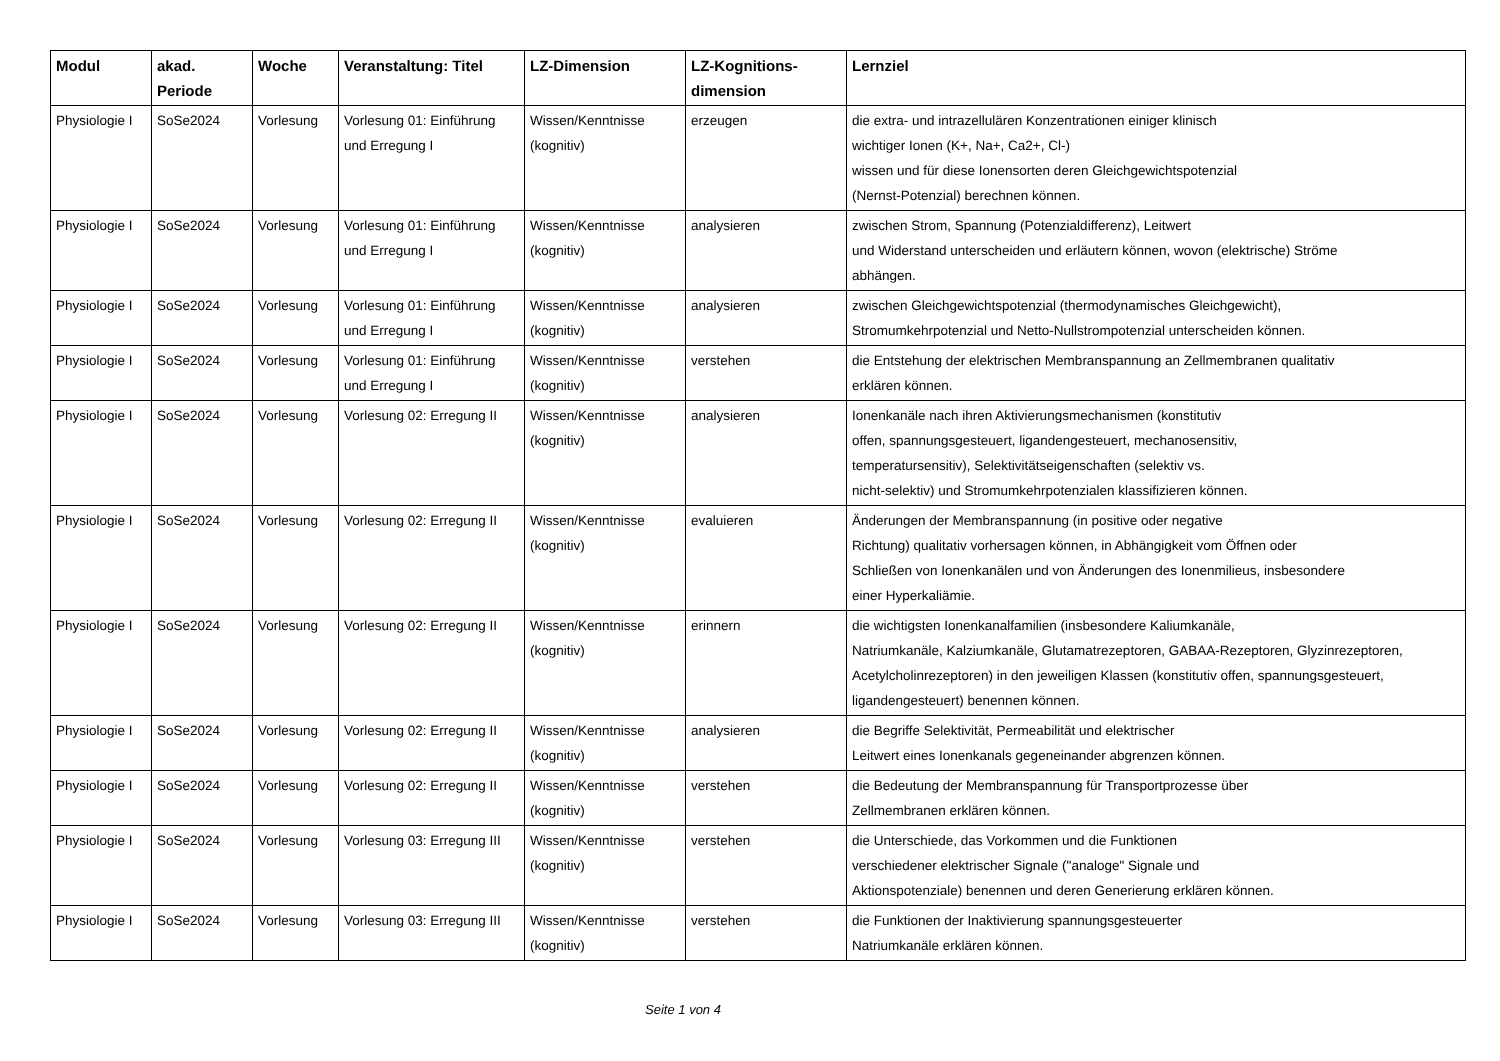| Modul | akad. Periode | Woche | Veranstaltung: Titel | LZ-Dimension | LZ-Kognitions-dimension | Lernziel |
| --- | --- | --- | --- | --- | --- | --- |
| Physiologie I | SoSe2024 | Vorlesung | Vorlesung 01: Einführung und Erregung I | Wissen/Kenntnisse (kognitiv) | erzeugen | die extra- und intrazellulären Konzentrationen einiger klinisch wichtiger Ionen (K+, Na+, Ca2+, Cl-) wissen und für diese Ionensorten deren Gleichgewichtspotenzial (Nernst-Potenzial) berechnen können. |
| Physiologie I | SoSe2024 | Vorlesung | Vorlesung 01: Einführung und Erregung I | Wissen/Kenntnisse (kognitiv) | analysieren | zwischen Strom, Spannung (Potenzialdifferenz), Leitwert und Widerstand unterscheiden und erläutern können, wovon (elektrische) Ströme abhängen. |
| Physiologie I | SoSe2024 | Vorlesung | Vorlesung 01: Einführung und Erregung I | Wissen/Kenntnisse (kognitiv) | analysieren | zwischen Gleichgewichtspotenzial (thermodynamisches Gleichgewicht), Stromumkehrpotenzial und Netto-Nullstrompotenzial unterscheiden können. |
| Physiologie I | SoSe2024 | Vorlesung | Vorlesung 01: Einführung und Erregung I | Wissen/Kenntnisse (kognitiv) | verstehen | die Entstehung der elektrischen Membranspannung an Zellmembranen qualitativ erklären können. |
| Physiologie I | SoSe2024 | Vorlesung | Vorlesung 02: Erregung II | Wissen/Kenntnisse (kognitiv) | analysieren | Ionenkanäle nach ihren Aktivierungsmechanismen (konstitutiv offen, spannungsgesteuert, ligandengesteuert, mechanosensitiv, temperatursensitiv), Selektivitätseigenschaften (selektiv vs. nicht-selektiv) und Stromumkehrpotenzialen klassifizieren können. |
| Physiologie I | SoSe2024 | Vorlesung | Vorlesung 02: Erregung II | Wissen/Kenntnisse (kognitiv) | evaluieren | Änderungen der Membranspannung (in positive oder negative Richtung) qualitativ vorhersagen können, in Abhängigkeit vom Öffnen oder Schließen von Ionenkanälen und von Änderungen des Ionenmilieus, insbesondere einer Hyperkaliämie. |
| Physiologie I | SoSe2024 | Vorlesung | Vorlesung 02: Erregung II | Wissen/Kenntnisse (kognitiv) | erinnern | die wichtigsten Ionenkanalfamilien (insbesondere Kaliumkanäle, Natriumkanäle, Kalziumkanäle, Glutamatrezeptoren, GABAA-Rezeptoren, Glyzinrezeptoren, Acetylcholinrezeptoren) in den jeweiligen Klassen (konstitutiv offen, spannungsgesteuert, ligandengesteuert) benennen können. |
| Physiologie I | SoSe2024 | Vorlesung | Vorlesung 02: Erregung II | Wissen/Kenntnisse (kognitiv) | analysieren | die Begriffe Selektivität, Permeabilität und elektrischer Leitwert eines Ionenkanals gegeneinander abgrenzen können. |
| Physiologie I | SoSe2024 | Vorlesung | Vorlesung 02: Erregung II | Wissen/Kenntnisse (kognitiv) | verstehen | die Bedeutung der Membranspannung für Transportprozesse über Zellmembranen erklären können. |
| Physiologie I | SoSe2024 | Vorlesung | Vorlesung 03: Erregung III | Wissen/Kenntnisse (kognitiv) | verstehen | die Unterschiede, das Vorkommen und die Funktionen verschiedener elektrischer Signale ("analoge" Signale und Aktionspotenziale) benennen und deren Generierung erklären können. |
| Physiologie I | SoSe2024 | Vorlesung | Vorlesung 03: Erregung III | Wissen/Kenntnisse (kognitiv) | verstehen | die Funktionen der Inaktivierung spannungsgesteuerter Natriumkanäle erklären können. |
Seite 1 von 4